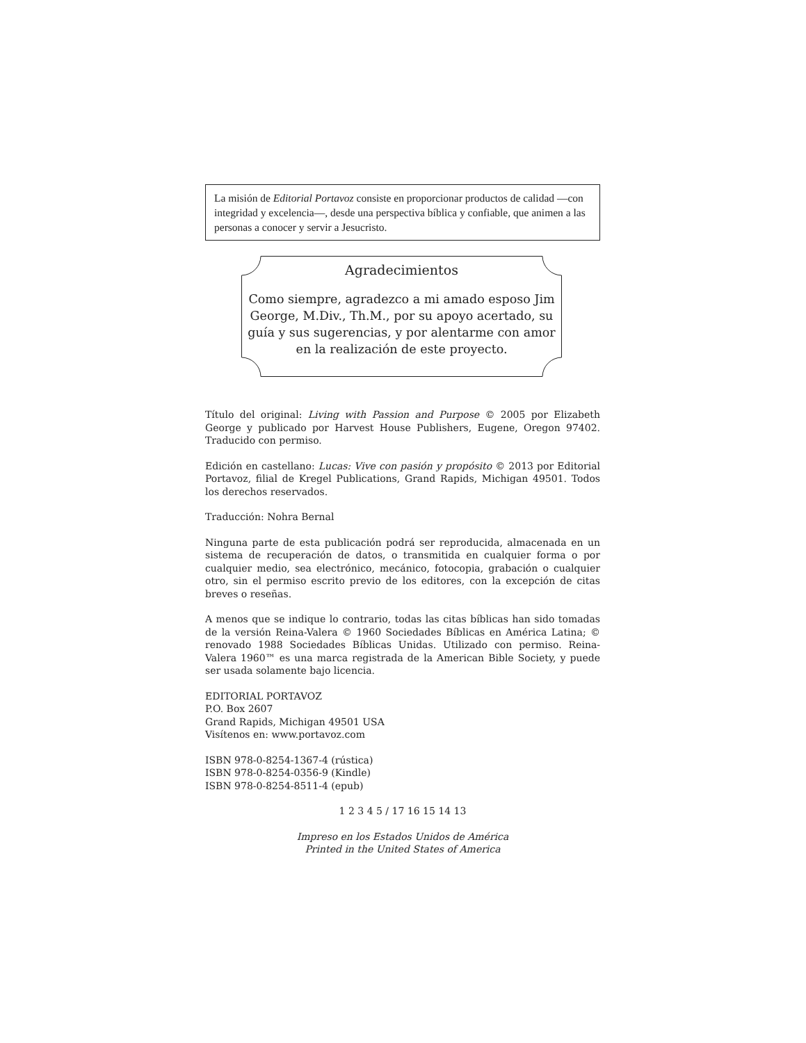La misión de Editorial Portavoz consiste en proporcionar productos de calidad —con integridad y excelencia—, desde una perspectiva bíblica y confiable, que animen a las personas a conocer y servir a Jesucristo.
Agradecimientos
Como siempre, agradezco a mi amado esposo Jim George, M.Div., Th.M., por su apoyo acertado, su guía y sus sugerencias, y por alentarme con amor en la realización de este proyecto.
Título del original: Living with Passion and Purpose © 2005 por Elizabeth George y publicado por Harvest House Publishers, Eugene, Oregon 97402. Traducido con permiso.
Edición en castellano: Lucas: Vive con pasión y propósito © 2013 por Editorial Portavoz, filial de Kregel Publications, Grand Rapids, Michigan 49501. Todos los derechos reservados.
Traducción: Nohra Bernal
Ninguna parte de esta publicación podrá ser reproducida, almacenada en un sistema de recuperación de datos, o transmitida en cualquier forma o por cualquier medio, sea electrónico, mecánico, fotocopia, grabación o cualquier otro, sin el permiso escrito previo de los editores, con la excepción de citas breves o reseñas.
A menos que se indique lo contrario, todas las citas bíblicas han sido tomadas de la versión Reina-Valera © 1960 Sociedades Bíblicas en América Latina; © renovado 1988 Sociedades Bíblicas Unidas. Utilizado con permiso. Reina-Valera 1960™ es una marca registrada de la American Bible Society, y puede ser usada solamente bajo licencia.
EDITORIAL PORTAVOZ
P.O. Box 2607
Grand Rapids, Michigan 49501 USA
Visítenos en: www.portavoz.com
ISBN 978-0-8254-1367-4 (rústica)
ISBN 978-0-8254-0356-9 (Kindle)
ISBN 978-0-8254-8511-4 (epub)
1 2 3 4 5 / 17 16 15 14 13
Impreso en los Estados Unidos de América
Printed in the United States of America